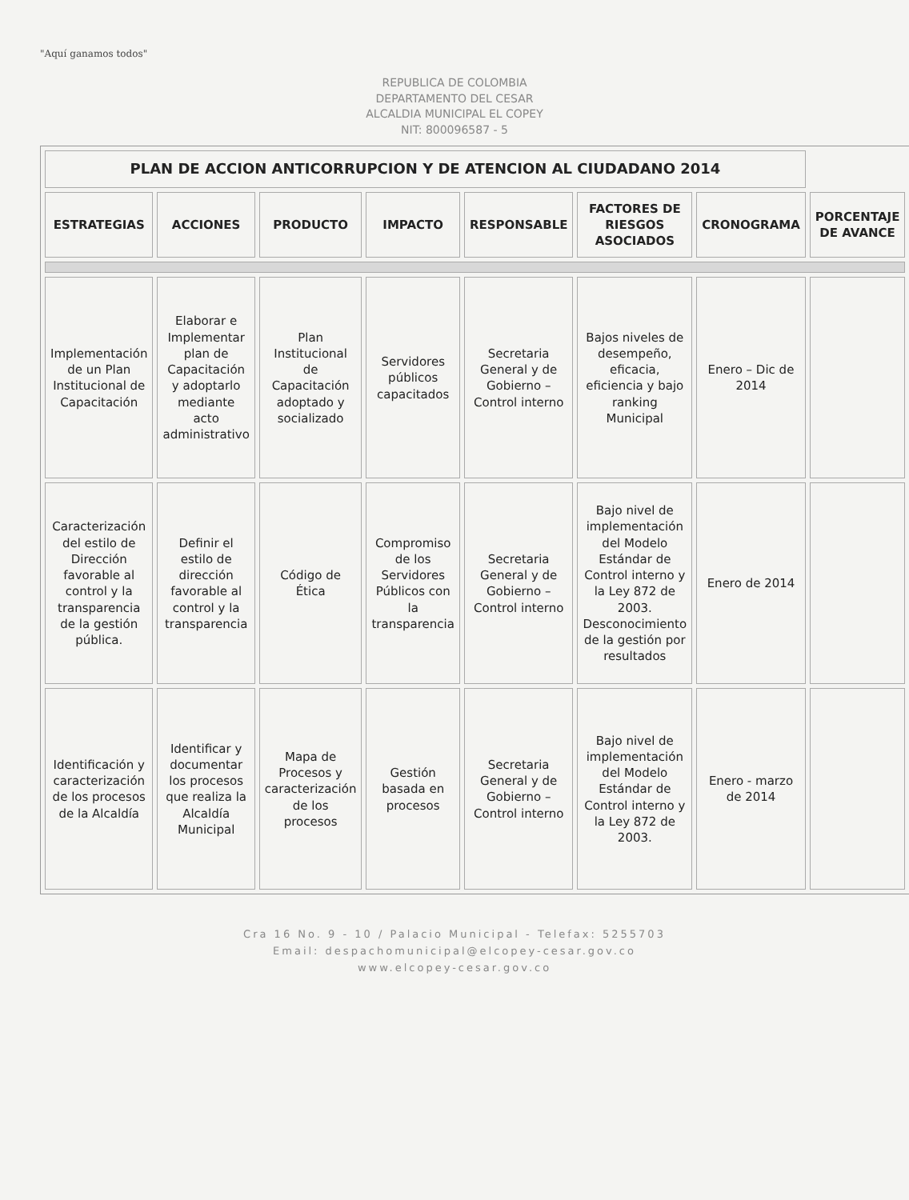"Aquí ganamos todos"
REPUBLICA DE COLOMBIA
DEPARTAMENTO DEL CESAR
ALCALDIA MUNICIPAL EL COPEY
NIT: 800096587 - 5
| PLAN DE ACCION ANTICORRUPCION Y DE ATENCION AL CIUDADANO 2014 | | | | | | | |
| ESTRATEGIAS | ACCIONES | PRODUCTO | IMPACTO | RESPONSABLE | FACTORES DE RIESGOS ASOCIADOS | CRONOGRAMA | PORCENTAJE DE AVANCE |
| Implementación de un Plan Institucional de Capacitación | Elaborar e Implementar plan de Capacitación y adoptarlo mediante acto administrativo | Plan Institucional de Capacitación adoptado y socializado | Servidores públicos capacitados | Secretaria General y de Gobierno – Control interno | Bajos niveles de desempeño, eficacia, eficiencia y bajo ranking Municipal | Enero – Dic de 2014 | |
| Caracterización del estilo de Dirección favorable al control y la transparencia de la gestión pública. | Definir el estilo de dirección favorable al control y la transparencia | Código de Ética | Compromiso de los Servidores Públicos con la transparencia | Secretaria General y de Gobierno – Control interno | Bajo nivel de implementación del Modelo Estándar de Control interno y la Ley 872 de 2003. Desconocimiento de la gestión por resultados | Enero de 2014 | |
| Identificación y caracterización de los procesos de la Alcaldía | Identificar y documentar los procesos que realiza la Alcaldía Municipal | Mapa de Procesos y caracterización de los procesos | Gestión basada en procesos | Secretaria General y de Gobierno – Control interno | Bajo nivel de implementación del Modelo Estándar de Control interno y la Ley 872 de 2003. | Enero - marzo de 2014 | |
Cra 16 No. 9 - 10 / Palacio Municipal - Telefax: 5255703
Email: despachomunicipal@elcopey-cesar.gov.co
www.elcopey-cesar.gov.co